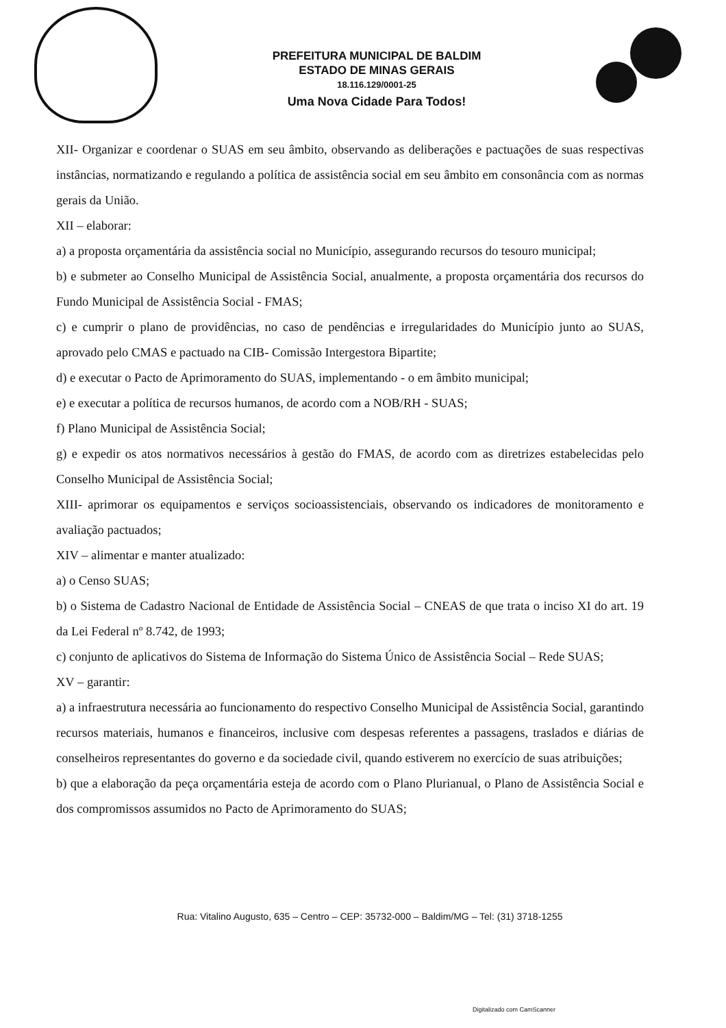PREFEITURA MUNICIPAL DE BALDIM
ESTADO DE MINAS GERAIS
18.116.129/0001-25
Uma Nova Cidade Para Todos!
XII- Organizar e coordenar o SUAS em seu âmbito, observando as deliberações e pactuações de suas respectivas instâncias, normatizando e regulando a política de assistência social em seu âmbito em consonância com as normas gerais da União.
XII – elaborar:
a) a proposta orçamentária da assistência social no Município, assegurando recursos do tesouro municipal;
b) e submeter ao Conselho Municipal de Assistência Social, anualmente, a proposta orçamentária dos recursos do Fundo Municipal de Assistência Social - FMAS;
c) e cumprir o plano de providências, no caso de pendências e irregularidades do Município junto ao SUAS, aprovado pelo CMAS e pactuado na CIB- Comissão Intergestora Bipartite;
d) e executar o Pacto de Aprimoramento do SUAS, implementando - o em âmbito municipal;
e) e executar a política de recursos humanos, de acordo com a NOB/RH - SUAS;
f) Plano Municipal de Assistência Social;
g) e expedir os atos normativos necessários à gestão do FMAS, de acordo com as diretrizes estabelecidas pelo Conselho Municipal de Assistência Social;
XIII- aprimorar os equipamentos e serviços socioassistenciais, observando os indicadores de monitoramento e avaliação pactuados;
XIV – alimentar e manter atualizado:
a) o Censo SUAS;
b) o Sistema de Cadastro Nacional de Entidade de Assistência Social – CNEAS de que trata o inciso XI do art. 19 da Lei Federal nº 8.742, de 1993;
c) conjunto de aplicativos do Sistema de Informação do Sistema Único de Assistência Social – Rede SUAS;
XV – garantir:
a) a infraestrutura necessária ao funcionamento do respectivo Conselho Municipal de Assistência Social, garantindo recursos materiais, humanos e financeiros, inclusive com despesas referentes a passagens, traslados e diárias de conselheiros representantes do governo e da sociedade civil, quando estiverem no exercício de suas atribuições;
b) que a elaboração da peça orçamentária esteja de acordo com o Plano Plurianual, o Plano de Assistência Social e dos compromissos assumidos no Pacto de Aprimoramento do SUAS;
Rua: Vitalino Augusto, 635 – Centro – CEP: 35732-000 – Baldim/MG – Tel: (31) 3718-1255
Digitalizado com CamScanner